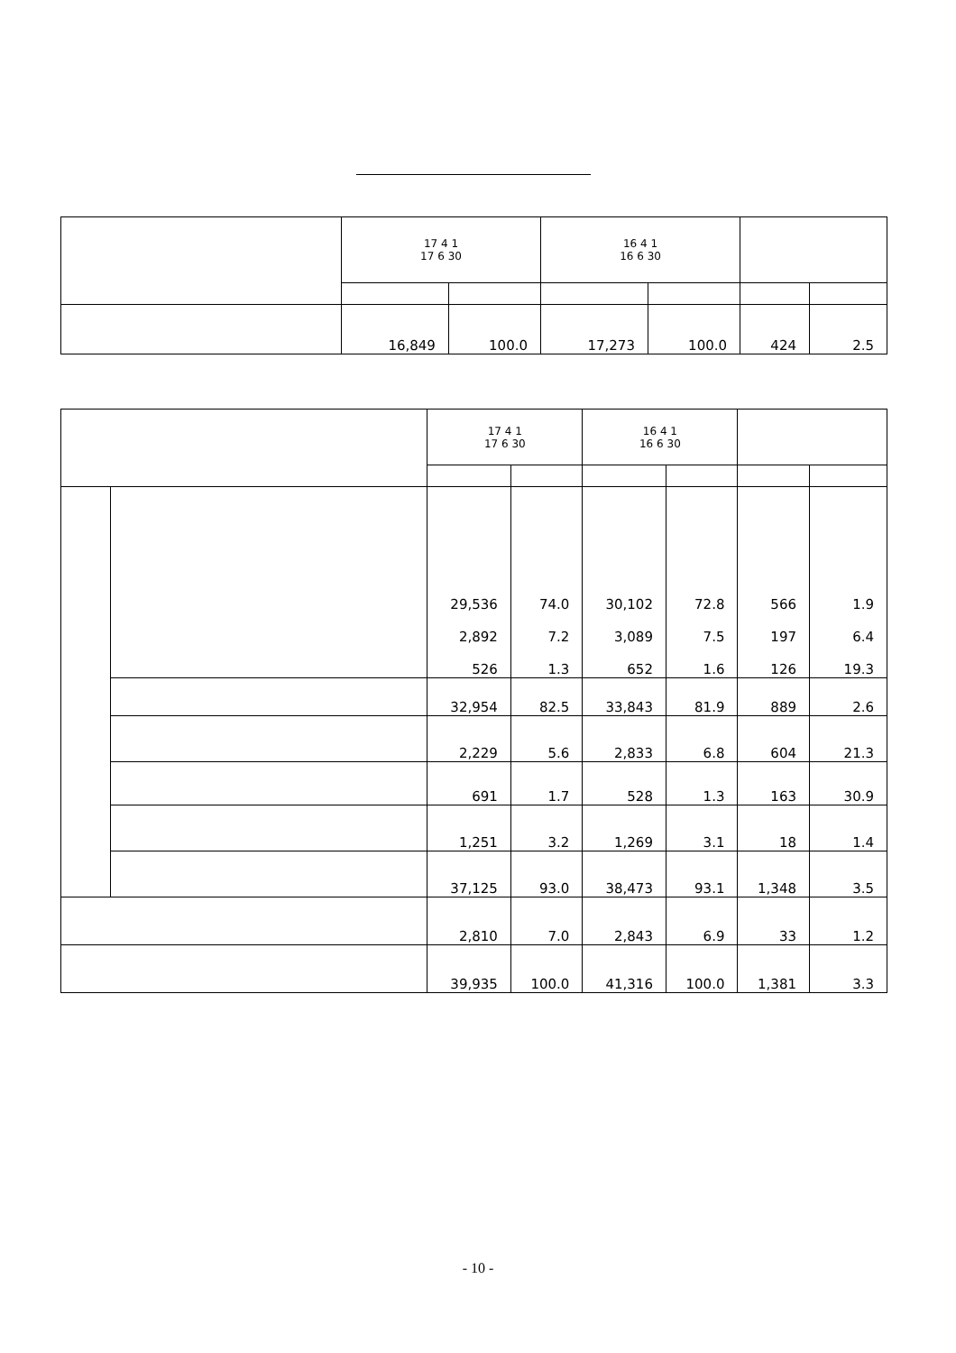| | 17 4 1 17 6 30 | | 16 4 1 16 6 30 | | | |
| --- | --- | --- | --- | --- | --- | --- |
| | 16,849 | 100.0 | 17,273 | 100.0 | 424 | 2.5 |
| | | 17 4 1 17 6 30 | | 16 4 1 16 6 30 | | | |
| --- | --- | --- | --- | --- | --- | --- | --- |
| | | 29,536 2,892 526 | 74.0 7.2 1.3 | 30,102 3,089 652 | 72.8 7.5 1.6 | 566 197 126 | 1.9 6.4 19.3 |
| | | 32,954 | 82.5 | 33,843 | 81.9 | 889 | 2.6 |
| | | 2,229 | 5.6 | 2,833 | 6.8 | 604 | 21.3 |
| | | 691 | 1.7 | 528 | 1.3 | 163 | 30.9 |
| | | 1,251 | 3.2 | 1,269 | 3.1 | 18 | 1.4 |
| | | 37,125 | 93.0 | 38,473 | 93.1 | 1,348 | 3.5 |
| | | 2,810 | 7.0 | 2,843 | 6.9 | 33 | 1.2 |
| | | 39,935 | 100.0 | 41,316 | 100.0 | 1,381 | 3.3 |
- 10 -